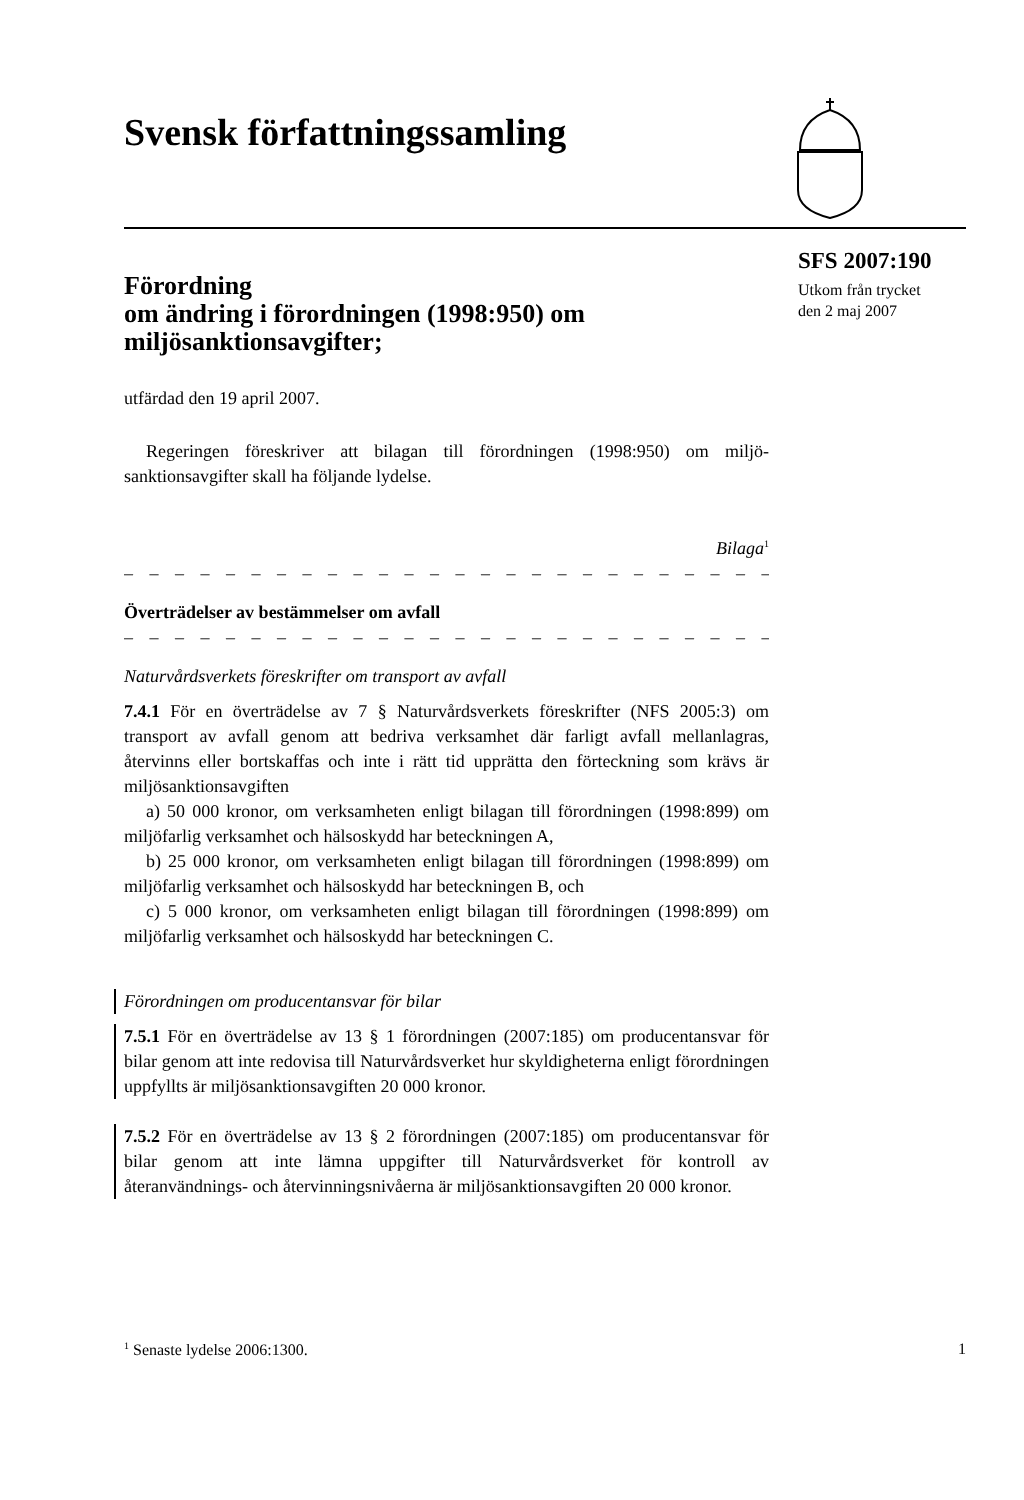Svensk författningssamling
SFS 2007:190
Utkom från trycket
den 2 maj 2007
Förordning
om ändring i förordningen (1998:950) om miljösanktionsavgifter;
utfärdad den 19 april 2007.
Regeringen föreskriver att bilagan till förordningen (1998:950) om miljö­sanktionsavgifter skall ha följande lydelse.
Bilaga<sup>1</sup>
– – – – – – – – – – – – – – – – – – – – – – – – – – – – – – – – – – – – – –
Överträdelser av bestämmelser om avfall
– – – – – – – – – – – – – – – – – – – – – – – – – – – – – – – – – – – – – –
Naturvårdsverkets föreskrifter om transport av avfall
7.4.1 För en överträdelse av 7 § Naturvårdsverkets föreskrifter (NFS 2005:3) om transport av avfall genom att bedriva verksamhet där farligt avfall mellanlagras, återvinns eller bortskaffas och inte i rätt tid upprätta den förteckning som krävs är miljösanktionsavgiften
a) 50 000 kronor, om verksamheten enligt bilagan till förordningen (1998:899) om miljöfarlig verksamhet och hälsoskydd har beteckningen A,
b) 25 000 kronor, om verksamheten enligt bilagan till förordningen (1998:899) om miljöfarlig verksamhet och hälsoskydd har beteckningen B, och
c) 5 000 kronor, om verksamheten enligt bilagan till förordningen (1998:899) om miljöfarlig verksamhet och hälsoskydd har beteckningen C.
Förordningen om producentansvar för bilar
7.5.1 För en överträdelse av 13 § 1 förordningen (2007:185) om producentansvar för bilar genom att inte redovisa till Naturvårdsverket hur skyldigheterna enligt förordningen uppfyllts är miljösanktionsavgiften 20 000 kronor.
7.5.2 För en överträdelse av 13 § 2 förordningen (2007:185) om producentansvar för bilar genom att inte lämna uppgifter till Naturvårdsverket för kontroll av återanvändnings- och återvinningsnivåerna är miljösanktionsavgiften 20 000 kronor.
<sup>1</sup> Senaste lydelse 2006:1300. 1